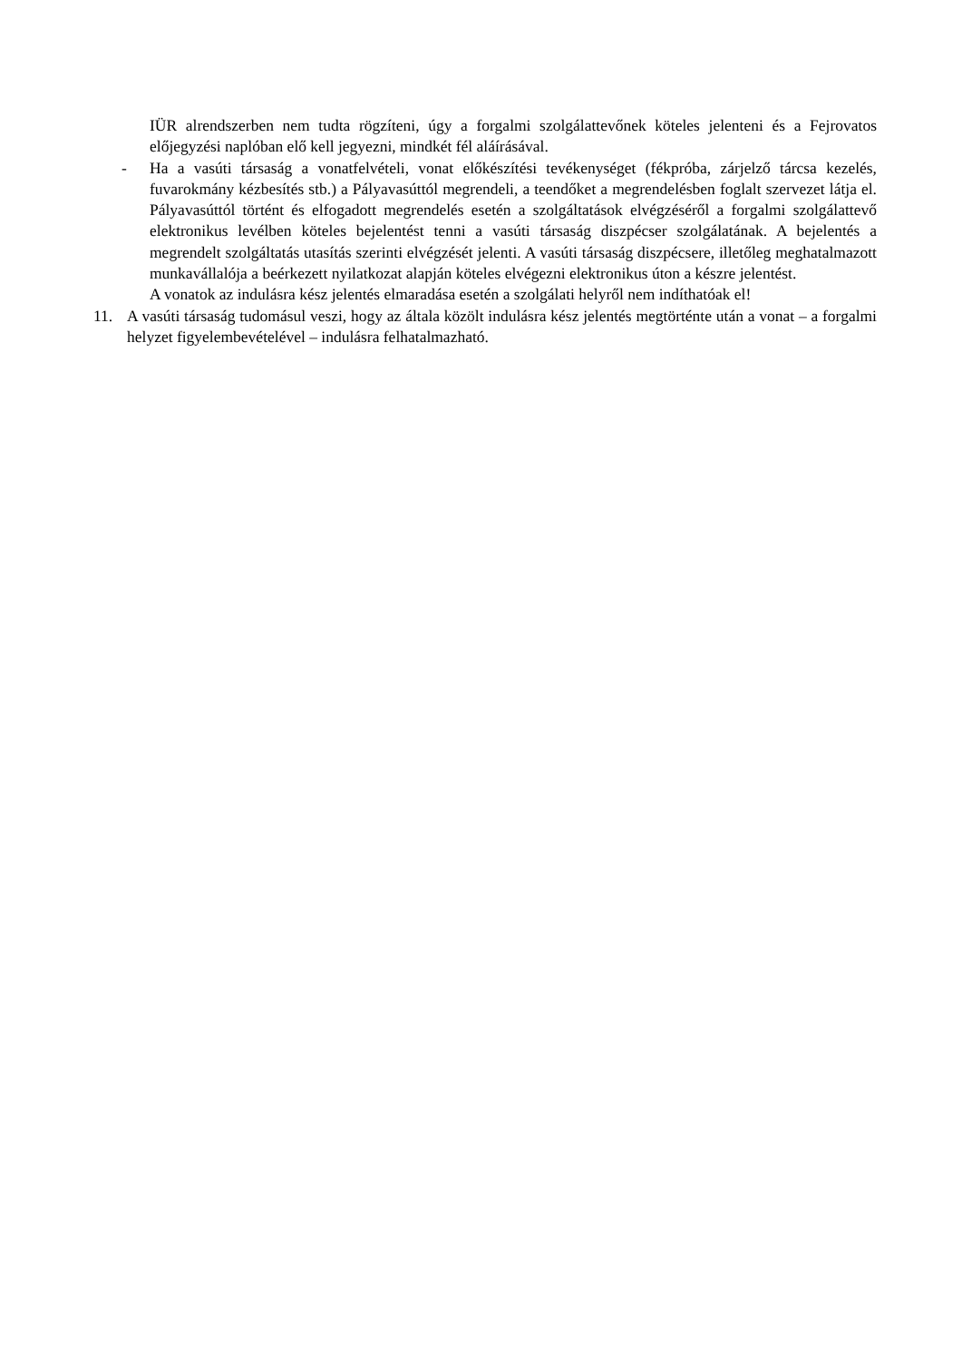IÜR alrendszerben nem tudta rögzíteni, úgy a forgalmi szolgálattevőnek köteles jelenteni és a Fejrovatos előjegyzési naplóban elő kell jegyezni, mindkét fél aláírásával.
- Ha a vasúti társaság a vonatfelvételi, vonat előkészítési tevékenységet (fékpróba, zárjelző tárcsa kezelés, fuvarokmány kézbesítés stb.) a Pályavasúttól megrendeli, a teendőket a megrendelésben foglalt szervezet látja el. Pályavasúttól történt és elfogadott megrendelés esetén a szolgáltatások elvégzéséről a forgalmi szolgálattevő elektronikus levélben köteles bejelentést tenni a vasúti társaság diszpécser szolgálatának. A bejelentés a megrendelt szolgáltatás utasítás szerinti elvégzését jelenti. A vasúti társaság diszpécsere, illetőleg meghatalmazott munkavállalója a beérkezett nyilatkozat alapján köteles elvégezni elektronikus úton a készre jelentést.
A vonatok az indulásra kész jelentés elmaradása esetén a szolgálati helyről nem indíthatóak el!
11. A vasúti társaság tudomásul veszi, hogy az általa közölt indulásra kész jelentés megtörténte után a vonat – a forgalmi helyzet figyelembevételével – indulásra felhatalmazható.